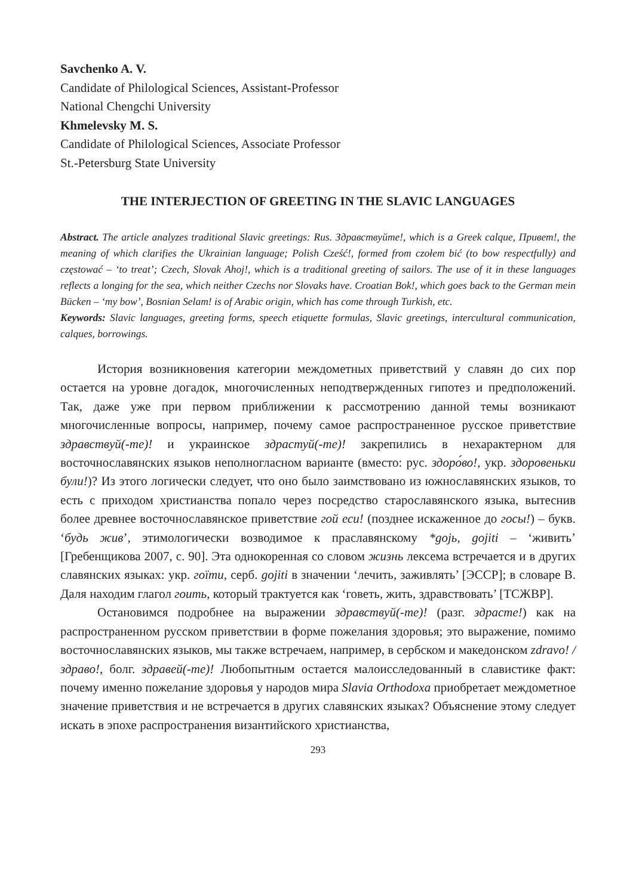Savchenko A. V.
Candidate of Philological Sciences, Assistant-Professor
National Chengchi University
Khmelevsky M. S.
Candidate of Philological Sciences, Associate Professor
St.-Petersburg State University
THE INTERJECTION OF GREETING IN THE SLAVIC LANGUAGES
Abstract. The article analyzes traditional Slavic greetings: Rus. Здравствуйте!, which is a Greek calque, Привет!, the meaning of which clarifies the Ukrainian language; Polish Cześć!, formed from czołem bić (to bow respectfully) and częstować – ‘to treat’; Czech, Slovak Ahoj!, which is a traditional greeting of sailors. The use of it in these languages reflects a longing for the sea, which neither Czechs nor Slovaks have. Croatian Bok!, which goes back to the German mein Bücken – ‘my bow’, Bosnian Selam! is of Arabic origin, which has come through Turkish, etc.
Keywords: Slavic languages, greeting forms, speech etiquette formulas, Slavic greetings, intercultural communication, calques, borrowings.
История возникновения категории междометных приветствий у славян до сих пор остается на уровне догадок, многочисленных неподтвержденных гипотез и предположений. Так, даже уже при первом приближении к рассмотрению данной темы возникают многочисленные вопросы, например, почему самое распространенное русское приветствие здравствуй(-те)! и украинское здрастуй(-те)! закрепились в нехарактерном для восточнославянских языков неполногласном варианте (вместо: рус. здоро́во!, укр. здоровеньки були!)? Из этого логически следует, что оно было заимствовано из южнославянских языков, то есть с приходом христианства попало через посредство старославянского языка, вытеснив более древнее восточнославянское приветствие гой еси! (позднее искаженное до госы!) – букв. ‘будь жив’, этимологически возводимое к праславянскому *gojь, gojiti – ‘живить’ [Гребенщикова 2007, с. 90]. Эта однокоренная со словом жизнь лексема встречается и в других славянских языках: укр. гоїти, серб. gojiti в значении ‘лечить, заживлять’ [ЭССР]; в словаре В. Даля находим глагол гоить, который трактуется как ‘говеть, жить, здравствовать’ [ТСЖВР].
Остановимся подробнее на выражении здравствуй(-те)! (разг. здрасте!) как на распространенном русском приветствии в форме пожелания здоровья; это выражение, помимо восточнославянских языков, мы также встречаем, например, в сербском и македонском zdravo! / здраво!, болг. здравей(-те)! Любопытным остается малоисследованный в славистике факт: почему именно пожелание здоровья у народов мира Slavia Orthodoxa приобретает междометное значение приветствия и не встречается в других славянских языках? Объяснение этому следует искать в эпохе распространения византийского христианства,
293